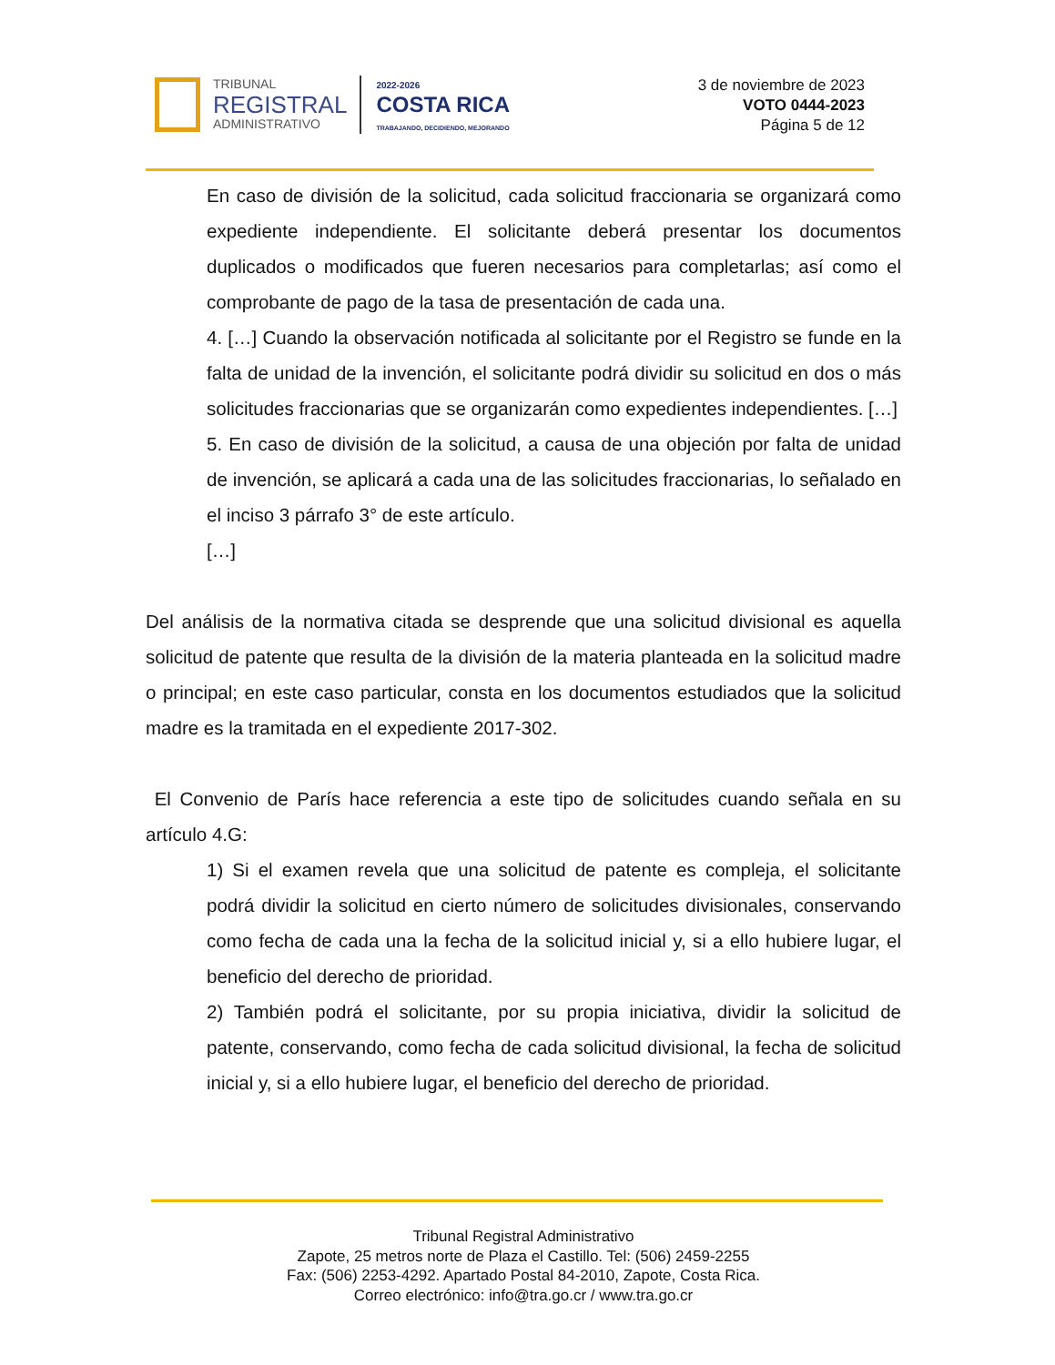TRIBUNAL
REGISTRAL
ADMINISTRATIVO
2022-2026
COSTA RICA
TRABAJANDO, DECIDIENDO, MEJORANDO
3 de noviembre de 2023
VOTO 0444-2023
Página 5 de 12
En caso de división de la solicitud, cada solicitud fraccionaria se organizará como expediente independiente. El solicitante deberá presentar los documentos duplicados o modificados que fueren necesarios para completarlas; así como el comprobante de pago de la tasa de presentación de cada una.
4. […] Cuando la observación notificada al solicitante por el Registro se funde en la falta de unidad de la invención, el solicitante podrá dividir su solicitud en dos o más solicitudes fraccionarias que se organizarán como expedientes independientes. […]
5. En caso de división de la solicitud, a causa de una objeción por falta de unidad de invención, se aplicará a cada una de las solicitudes fraccionarias, lo señalado en el inciso 3 párrafo 3° de este artículo.
[…]
Del análisis de la normativa citada se desprende que una solicitud divisional es aquella solicitud de patente que resulta de la división de la materia planteada en la solicitud madre o principal; en este caso particular, consta en los documentos estudiados que la solicitud madre es la tramitada en el expediente 2017-302.
El Convenio de París hace referencia a este tipo de solicitudes cuando señala en su artículo 4.G:
1) Si el examen revela que una solicitud de patente es compleja, el solicitante podrá dividir la solicitud en cierto número de solicitudes divisionales, conservando como fecha de cada una la fecha de la solicitud inicial y, si a ello hubiere lugar, el beneficio del derecho de prioridad.
2) También podrá el solicitante, por su propia iniciativa, dividir la solicitud de patente, conservando, como fecha de cada solicitud divisional, la fecha de solicitud inicial y, si a ello hubiere lugar, el beneficio del derecho de prioridad.
Tribunal Registral Administrativo
Zapote, 25 metros norte de Plaza el Castillo. Tel: (506) 2459-2255
Fax: (506) 2253-4292. Apartado Postal 84-2010, Zapote, Costa Rica.
Correo electrónico: info@tra.go.cr / www.tra.go.cr